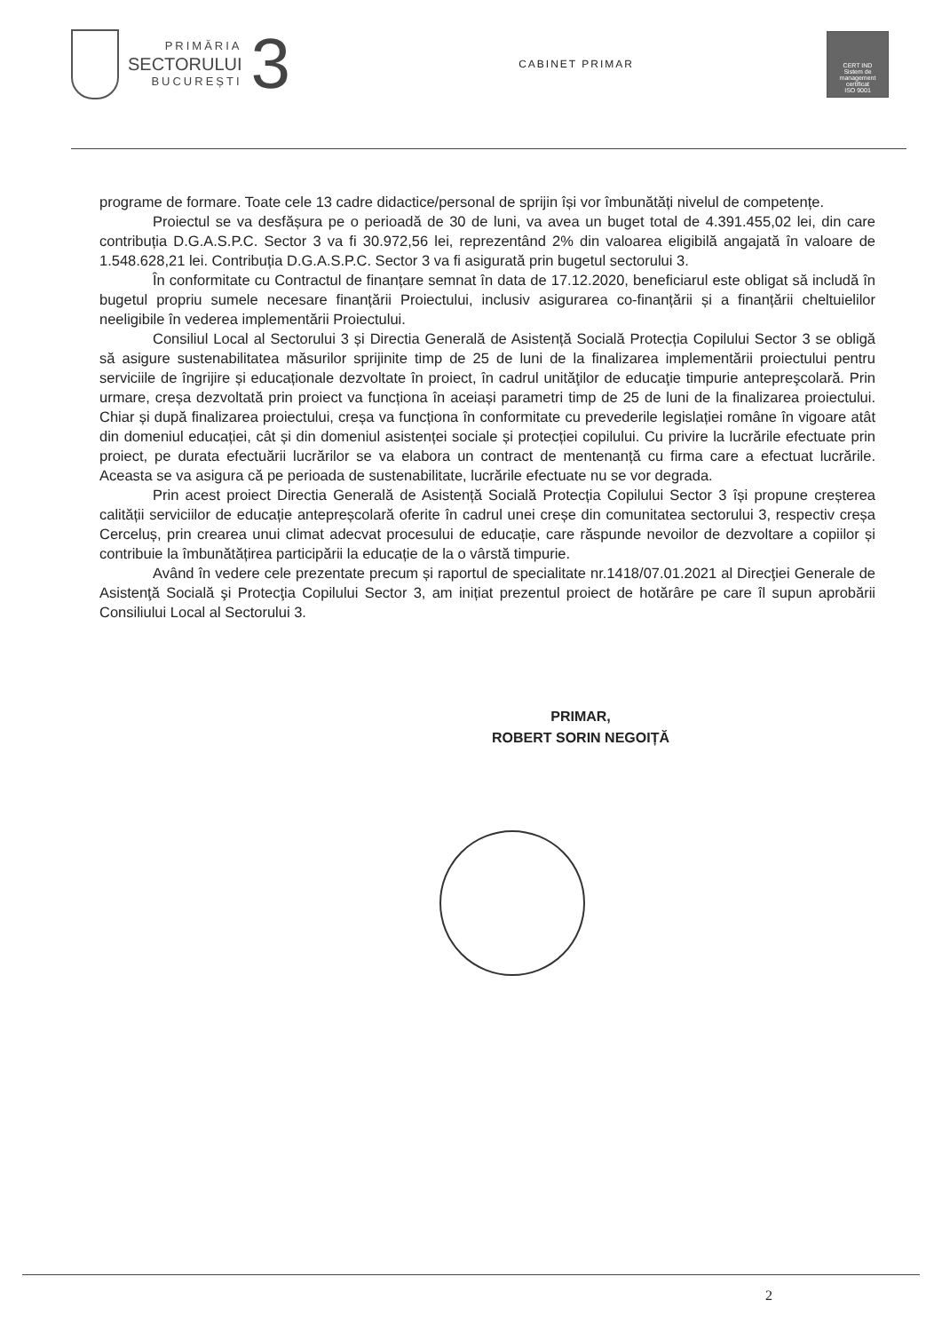PRIMĂRIA
SECTORULUI
BUCUREȘTI
3
CABINET PRIMAR
CERT IND
Sistem de management certificat
ISO 9001
programe de formare. Toate cele 13 cadre didactice/personal de sprijin își vor îmbunătăți nivelul de competențe.
Proiectul se va desfășura pe o perioadă de 30 de luni, va avea un buget total de 4.391.455,02 lei, din care contribuția D.G.A.S.P.C. Sector 3 va fi 30.972,56 lei, reprezentând 2% din valoarea eligibilă angajată în valoare de 1.548.628,21 lei. Contribuția D.G.A.S.P.C. Sector 3 va fi asigurată prin bugetul sectorului 3.
În conformitate cu Contractul de finanțare semnat în data de 17.12.2020, beneficiarul este obligat să includă în bugetul propriu sumele necesare finanțării Proiectului, inclusiv asigurarea co-finanțării și a finanțării cheltuielilor neeligibile în vederea implementării Proiectului.
Consiliul Local al Sectorului 3 și Directia Generală de Asistență Socială Protecția Copilului Sector 3 se obligă să asigure sustenabilitatea măsurilor sprijinite timp de 25 de luni de la finalizarea implementării proiectului pentru serviciile de îngrijire și educaționale dezvoltate în proiect, în cadrul unităţilor de educaţie timpurie antepreşcolară. Prin urmare, creșa dezvoltată prin proiect va funcționa în aceiași parametri timp de 25 de luni de la finalizarea proiectului. Chiar și după finalizarea proiectului, creșa va funcționa în conformitate cu prevederile legislației române în vigoare atât din domeniul educației, cât și din domeniul asistenței sociale și protecției copilului. Cu privire la lucrările efectuate prin proiect, pe durata efectuării lucrărilor se va elabora un contract de mentenanță cu firma care a efectuat lucrările. Aceasta se va asigura că pe perioada de sustenabilitate, lucrările efectuate nu se vor degrada.
Prin acest proiect Directia Generală de Asistență Socială Protecția Copilului Sector 3 își propune creșterea calității serviciilor de educație antepreșcolară oferite în cadrul unei creșe din comunitatea sectorului 3, respectiv creșa Cerceluș, prin crearea unui climat adecvat procesului de educație, care răspunde nevoilor de dezvoltare a copiilor și contribuie la îmbunătățirea participării la educație de la o vârstă timpurie.
Având în vedere cele prezentate precum și raportul de specialitate nr.1418/07.01.2021 al Direcţiei Generale de Asistenţă Socială şi Protecţia Copilului Sector 3, am inițiat prezentul proiect de hotărâre pe care îl supun aprobării Consiliului Local al Sectorului 3.
PRIMAR,
ROBERT SORIN NEGOIȚĂ
2